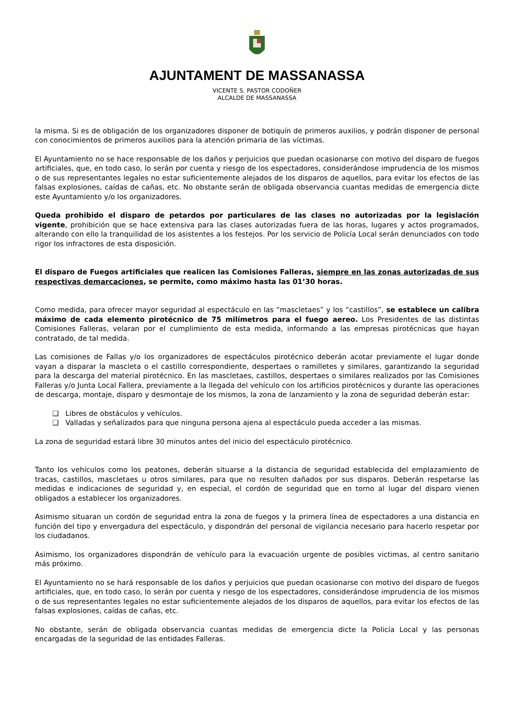AJUNTAMENT DE MASSANASSA
VICENTE S. PASTOR CODOÑER
ALCALDE DE MASSANASSA
la misma. Si es de obligación de los organizadores disponer de botiquín de primeros auxilios, y podrán disponer de personal con conocimientos de primeros auxilios para la atención primaria de las víctimas.
El Ayuntamiento no se hace responsable de los daños y perjuicios que puedan ocasionarse con motivo del disparo de fuegos artificiales, que, en todo caso, lo serán por cuenta y riesgo de los espectadores, considerándose imprudencia de los mismos o de sus representantes legales no estar suficientemente alejados de los disparos de aquellos, para evitar los efectos de las falsas explosiones, caídas de cañas, etc. No obstante serán de obligada observancia cuantas medidas de emergencia dicte este Ayuntamiento y/o los organizadores.
Queda prohibido el disparo de petardos por particulares de las clases no autorizadas por la legislación vigente, prohibición que se hace extensiva para las clases autorizadas fuera de las horas, lugares y actos programados, alterando con ello la tranquilidad de los asistentes a los festejos. Por los servicio de Policía Local serán denunciados con todo rigor los infractores de esta disposición.
El disparo de Fuegos artificiales que realicen las Comisiones Falleras, siempre en las zonas autorizadas de sus respectivas demarcaciones, se permite, como máximo hasta las 01’30 horas.
Como medida, para ofrecer mayor seguridad al espectáculo en las “mascletaes” y los “castillos”, se establece un calibra máximo de cada elemento pirotécnico de 75 milímetros para el fuego aereo. Los Presidentes de las distintas Comisiones Falleras, velaran por el cumplimiento de esta medida, informando a las empresas pirotécnicas que hayan contratado, de tal medida.
Las comisiones de Fallas y/o los organizadores de espectáculos pirotécnico deberán acotar previamente el lugar donde vayan a disparar la mascleta o el castillo correspondiente, despertaes o ramilletes y similares, garantizando la seguridad para la descarga del material pirotécnico. En las mascletaes, castillos, despertaes o similares realizados por las Comisiones Falleras y/o Junta Local Fallera, previamente a la llegada del vehículo con los artificios pirotécnicos y durante las operaciones de descarga, montaje, disparo y desmontaje de los mismos, la zona de lanzamiento y la zona de seguridad deberán estar:
❑ Libres de obstáculos y vehículos.
❑ Valladas y señalizados para que ninguna persona ajena al espectáculo pueda acceder a las mismas.
La zona de seguridad estará libre 30 minutos antes del inicio del espectáculo pirotécnico.
Tanto los vehículos como los peatones, deberán situarse a la distancia de seguridad establecida del emplazamiento de tracas, castillos, mascletaes u otros similares, para que no resulten dañados por sus disparos. Deberán respetarse las medidas e indicaciones de seguridad y, en especial, el cordón de seguridad que en torno al lugar del disparo vienen obligados a establecer los organizadores.
Asimismo situaran un cordón de seguridad entra la zona de fuegos y la primera línea de espectadores a una distancia en función del tipo y envergadura del espectáculo, y dispondrán del personal de vigilancia necesario para hacerlo respetar por los ciudadanos.
Asimismo, los organizadores dispondrán de vehículo para la evacuación urgente de posibles victimas, al centro sanitario más próximo.
El Ayuntamiento no se hará responsable de los daños y perjuicios que puedan ocasionarse con motivo del disparo de fuegos artificiales, que, en todo caso, lo serán por cuenta y riesgo de los espectadores, considerándose imprudencia de los mismos o de sus representantes legales no estar suficientemente alejados de los disparos de aquellos, para evitar los efectos de las falsas explosiones, caídas de cañas, etc.
No obstante, serán de obligada observancia cuantas medidas de emergencia dicte la Policía Local y las personas encargadas de la seguridad de las entidades Falleras.